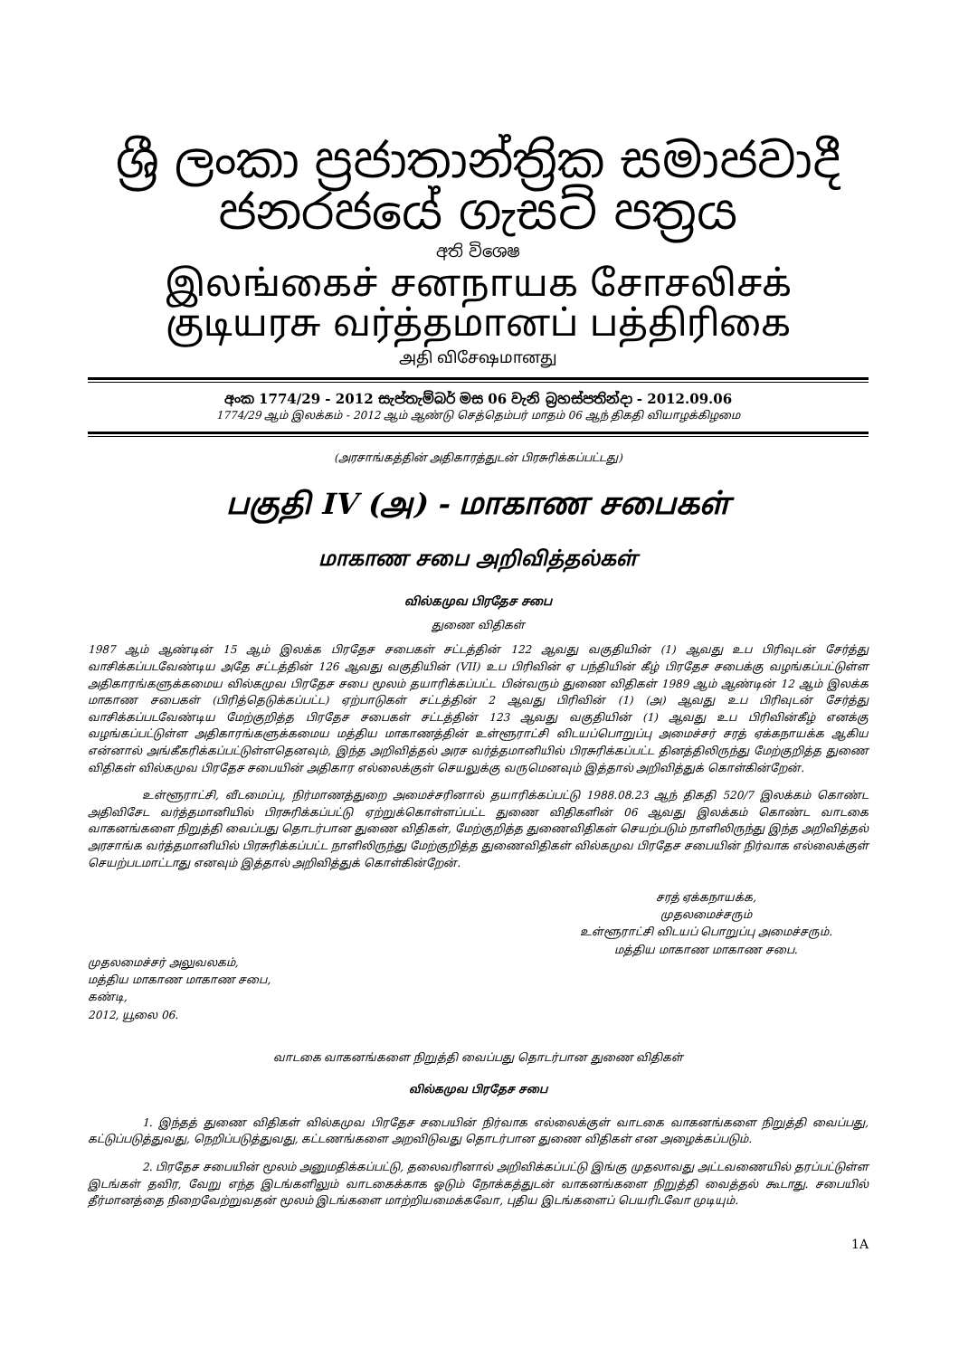ශ්‍රී ලංකා ප්‍රජාතාන්ත්‍රික සමාජවාදී ජනරජයේ ගැසට් පත්‍රය
අති විශෙෂ
இலங்கைச் சனநாயக சோசலிசக் குடியரசு வர்த்தமானப் பத்திரிகை
அதி விசேஷமானது
අංක 1774/29 - 2012 සැප්තැම්බර් මස 06 වැනි බ්‍රහස්පතින්දා - 2012.09.06
1774/29 ஆம் இலக்கம் - 2012 ஆம் ஆண்டு செத்தெம்பர் மாதம் 06 ஆந் திகதி வியாழக்கிழமை
(அரசாங்கத்தின் அதிகாரத்துடன் பிரசுரிக்கப்பட்டது)
பகுதி IV (அ) - மாகாண சபைகள்
மாகாண சபை அறிவித்தல்கள்
வில்கமுவ பிரதேச சபை
துணை விதிகள்
1987 ஆம் ஆண்டின் 15 ஆம் இலக்க பிரதேச சபைகள் சட்டத்தின் 122 ஆவது வகுதியின் (1) ஆவது உப பிரிவுடன் சேர்த்து வாசிக்கப்படவேண்டிய அதே சட்டத்தின் 126 ஆவது வகுதியின் (VII) உப பிரிவின் ஏ பந்தியின் கீழ் பிரதேச சபைக்கு வழங்கப்பட்டுள்ள அதிகாரங்களுக்கமைய வில்கமுவ பிரதேச சபை மூலம் தயாரிக்கப்பட்ட பின்வரும் துணை விதிகள் 1989 ஆம் ஆண்டின் 12 ஆம் இலக்க மாகாண சபைகள் (பிரித்தெடுக்கப்பட்ட) ஏற்பாடுகள் சட்டத்தின் 2 ஆவது பிரிவின் (1) (அ) ஆவது உப பிரிவுடன் சேர்த்து வாசிக்கப்படவேண்டிய மேற்குறித்த பிரதேச சபைகள் சட்டத்தின் 123 ஆவது வகுதியின் (1) ஆவது உப பிரிவின்கீழ் எனக்கு வழங்கப்பட்டுள்ள அதிகாரங்களுக்கமைய மத்திய மாகாணத்தின் உள்ளூராட்சி விடயப்பொறுப்பு அமைச்சர் சரத் ஏக்கநாயக்க ஆகிய என்னால் அங்கீகரிக்கப்பட்டுள்ளதெனவும், இந்த அறிவித்தல் அரச வர்த்தமானியில் பிரசுரிக்கப்பட்ட தினத்திலிருந்து மேற்குறித்த துணை விதிகள் வில்கமுவ பிரதேச சபையின் அதிகார எல்லைக்குள் செயலுக்கு வருமெனவும் இத்தால் அறிவித்துக் கொள்கின்றேன்.
உள்ளூராட்சி, வீடமைப்பு, நிர்மாணத்துறை அமைச்சரினால் தயாரிக்கப்பட்டு 1988.08.23 ஆந் திகதி 520/7 இலக்கம் கொண்ட அதிவிசேட வர்த்தமானியில் பிரசுரிக்கப்பட்டு ஏற்றுக்கொள்ளப்பட்ட துணை விதிகளின் 06 ஆவது இலக்கம் கொண்ட வாடகை வாகனங்களை நிறுத்தி வைப்பது தொடர்பான துணை விதிகள், மேற்குறித்த துணைவிதிகள் செயற்படும் நாளிலிருந்து இந்த அறிவித்தல் அரசாங்க வர்த்தமானியில் பிரசுரிக்கப்பட்ட நாளிலிருந்து மேற்குறித்த துணைவிதிகள் வில்கமுவ பிரதேச சபையின் நிர்வாக எல்லைக்குள் செயற்படமாட்டாது எனவும் இத்தால் அறிவித்துக் கொள்கின்றேன்.
முதலமைச்சர் அலுவலகம்,
மத்திய மாகாண மாகாண சபை,
கண்டி,
2012, யூலை 06.
சரத் ஏக்கநாயக்க,
முதலமைச்சரும்
உள்ளூராட்சி விடயப் பொறுப்பு அமைச்சரும்.
மத்திய மாகாண மாகாண சபை.
வாடகை வாகனங்களை நிறுத்தி வைப்பது தொடர்பான துணை விதிகள்
வில்கமுவ பிரதேச சபை
1. இந்தத் துணை விதிகள் வில்கமுவ பிரதேச சபையின் நிர்வாக எல்லைக்குள் வாடகை வாகனங்களை நிறுத்தி வைப்பது, கட்டுப்படுத்துவது, நெறிப்படுத்துவது, கட்டணங்களை அறவிடுவது தொடர்பான துணை விதிகள் என அழைக்கப்படும்.
2. பிரதேச சபையின் மூலம் அனுமதிக்கப்பட்டு, தலைவரினால் அறிவிக்கப்பட்டு இங்கு முதலாவது அட்டவணையில் தரப்பட்டுள்ள இடங்கள் தவிர, வேறு எந்த இடங்களிலும் வாடகைக்காக ஓடும் நோக்கத்துடன் வாகனங்களை நிறுத்தி வைத்தல் கூடாது. சபையில் தீர்மானத்தை நிறைவேற்றுவதன் மூலம் இடங்களை மாற்றியமைக்கவோ, புதிய இடங்களைப் பெயரிடவோ முடியும்.
1A